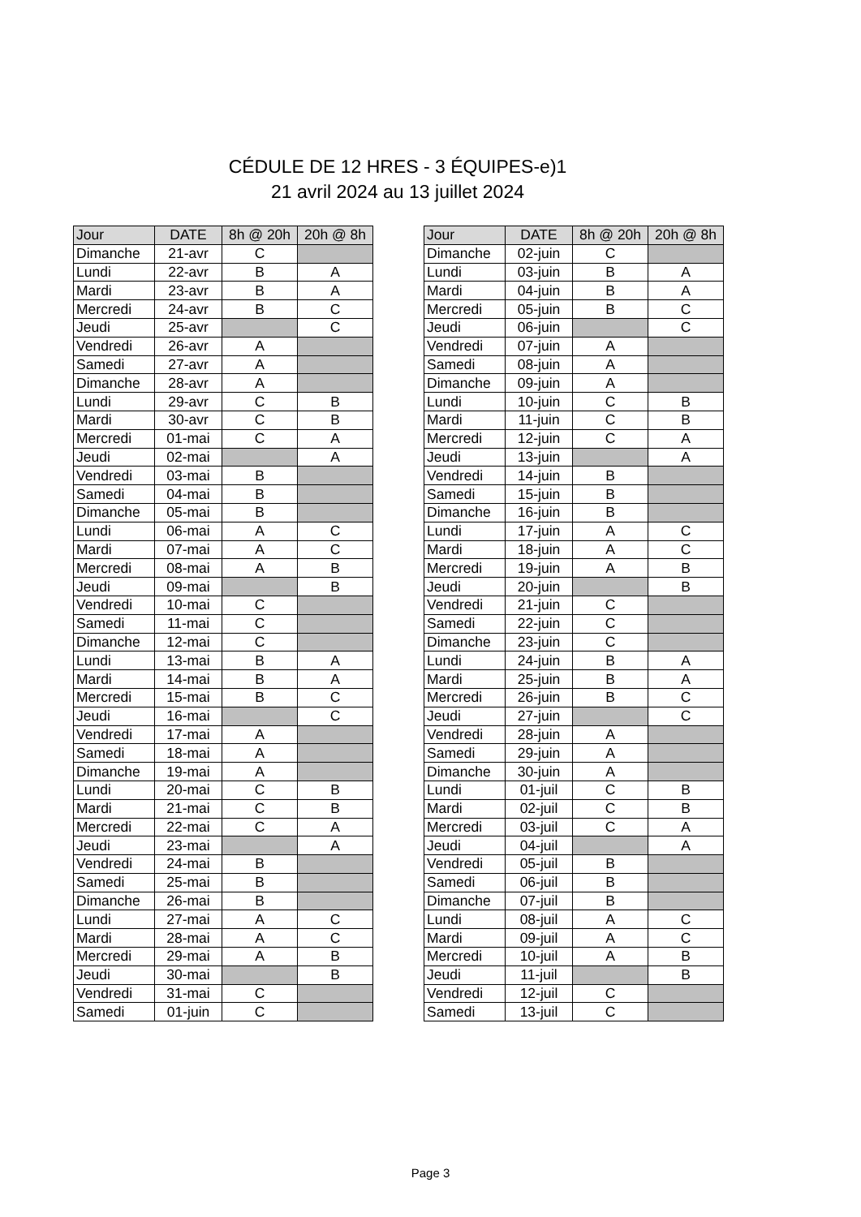CÉDULE DE 12 HRES - 3 ÉQUIPES-e)1
21 avril 2024 au 13 juillet 2024
| Jour | DATE | 8h @ 20h | 20h @ 8h |
| --- | --- | --- | --- |
| Dimanche | 21-avr | C | |
| Lundi | 22-avr | B | A |
| Mardi | 23-avr | B | A |
| Mercredi | 24-avr | B | C |
| Jeudi | 25-avr | | C |
| Vendredi | 26-avr | A | |
| Samedi | 27-avr | A | |
| Dimanche | 28-avr | A | |
| Lundi | 29-avr | C | B |
| Mardi | 30-avr | C | B |
| Mercredi | 01-mai | C | A |
| Jeudi | 02-mai | | A |
| Vendredi | 03-mai | B | |
| Samedi | 04-mai | B | |
| Dimanche | 05-mai | B | |
| Lundi | 06-mai | A | C |
| Mardi | 07-mai | A | C |
| Mercredi | 08-mai | A | B |
| Jeudi | 09-mai | | B |
| Vendredi | 10-mai | C | |
| Samedi | 11-mai | C | |
| Dimanche | 12-mai | C | |
| Lundi | 13-mai | B | A |
| Mardi | 14-mai | B | A |
| Mercredi | 15-mai | B | C |
| Jeudi | 16-mai | | C |
| Vendredi | 17-mai | A | |
| Samedi | 18-mai | A | |
| Dimanche | 19-mai | A | |
| Lundi | 20-mai | C | B |
| Mardi | 21-mai | C | B |
| Mercredi | 22-mai | C | A |
| Jeudi | 23-mai | | A |
| Vendredi | 24-mai | B | |
| Samedi | 25-mai | B | |
| Dimanche | 26-mai | B | |
| Lundi | 27-mai | A | C |
| Mardi | 28-mai | A | C |
| Mercredi | 29-mai | A | B |
| Jeudi | 30-mai | | B |
| Vendredi | 31-mai | C | |
| Samedi | 01-juin | C | |
| Jour | DATE | 8h @ 20h | 20h @ 8h |
| --- | --- | --- | --- |
| Dimanche | 02-juin | C | |
| Lundi | 03-juin | B | A |
| Mardi | 04-juin | B | A |
| Mercredi | 05-juin | B | C |
| Jeudi | 06-juin | | C |
| Vendredi | 07-juin | A | |
| Samedi | 08-juin | A | |
| Dimanche | 09-juin | A | |
| Lundi | 10-juin | C | B |
| Mardi | 11-juin | C | B |
| Mercredi | 12-juin | C | A |
| Jeudi | 13-juin | | A |
| Vendredi | 14-juin | B | |
| Samedi | 15-juin | B | |
| Dimanche | 16-juin | B | |
| Lundi | 17-juin | A | C |
| Mardi | 18-juin | A | C |
| Mercredi | 19-juin | A | B |
| Jeudi | 20-juin | | B |
| Vendredi | 21-juin | C | |
| Samedi | 22-juin | C | |
| Dimanche | 23-juin | C | |
| Lundi | 24-juin | B | A |
| Mardi | 25-juin | B | A |
| Mercredi | 26-juin | B | C |
| Jeudi | 27-juin | | C |
| Vendredi | 28-juin | A | |
| Samedi | 29-juin | A | |
| Dimanche | 30-juin | A | |
| Lundi | 01-juil | C | B |
| Mardi | 02-juil | C | B |
| Mercredi | 03-juil | C | A |
| Jeudi | 04-juil | | A |
| Vendredi | 05-juil | B | |
| Samedi | 06-juil | B | |
| Dimanche | 07-juil | B | |
| Lundi | 08-juil | A | C |
| Mardi | 09-juil | A | C |
| Mercredi | 10-juil | A | B |
| Jeudi | 11-juil | | B |
| Vendredi | 12-juil | C | |
| Samedi | 13-juil | C | |
Page 3